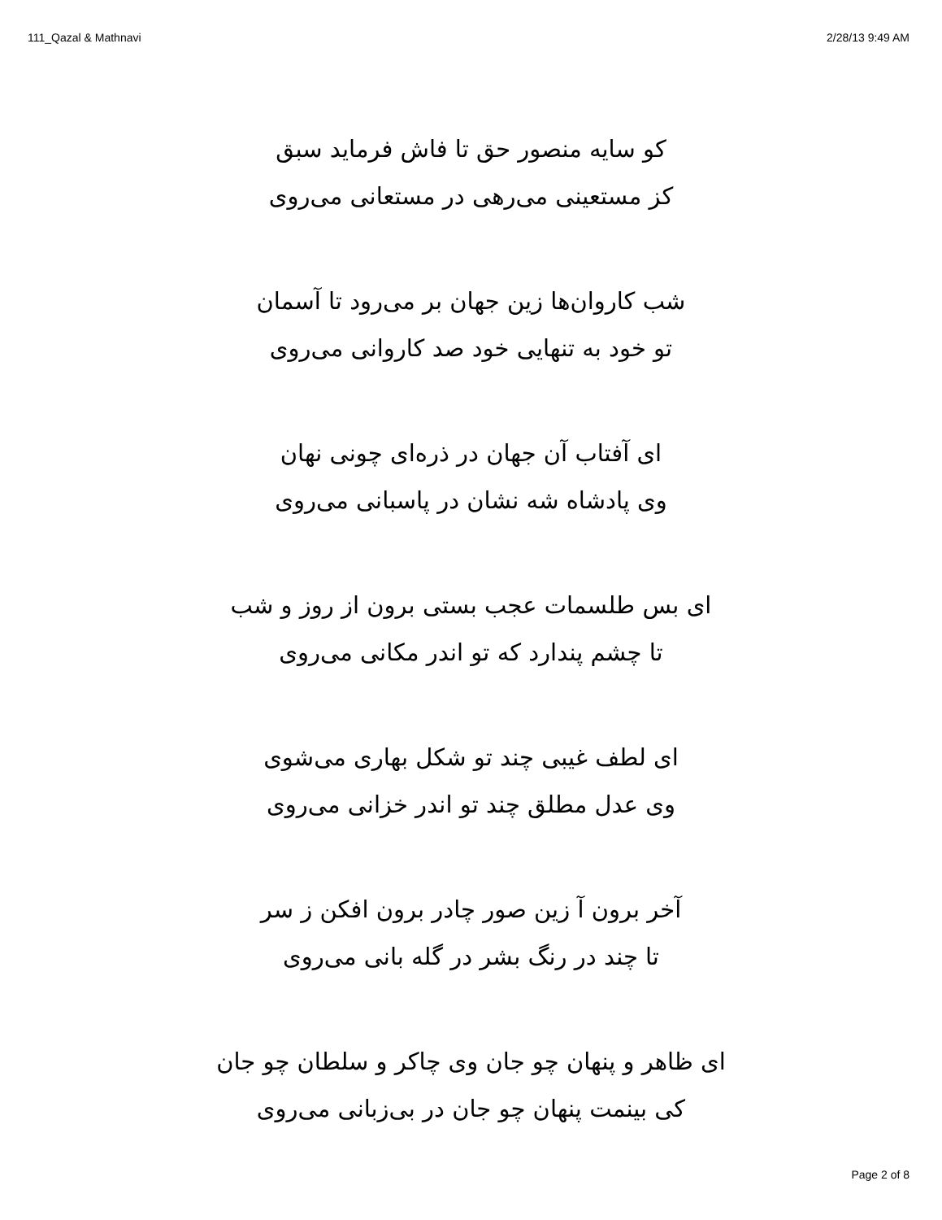111_Qazal & Mathnavi 2/28/13 9:49 AM
کو سایه منصور حق تا فاش فرماید سبق
کز مستعینی می‌رهی در مستعانی می‌روی
شب کاروان‌ها زین جهان بر می‌رود تا آسمان
تو خود به تنهایی خود صد کاروانی می‌روی
ای آفتاب آن جهان در ذره‌ای چونی نهان
وی پادشاه شه نشان در پاسبانی می‌روی
ای بس طلسمات عجب بستی برون از روز و شب
تا چشم پندارد که تو اندر مکانی می‌روی
ای لطف غیبی چند تو شکل بهاری می‌شوی
وی عدل مطلق چند تو اندر خزانی می‌روی
آخر برون آ زین صور چادر برون افکن ز سر
تا چند در رنگ بشر در گله بانی می‌روی
ای ظاهر و پنهان چو جان وی چاکر و سلطان چو جان
کی بینمت پنهان چو جان در بی‌زبانی می‌روی
Page 2 of 8